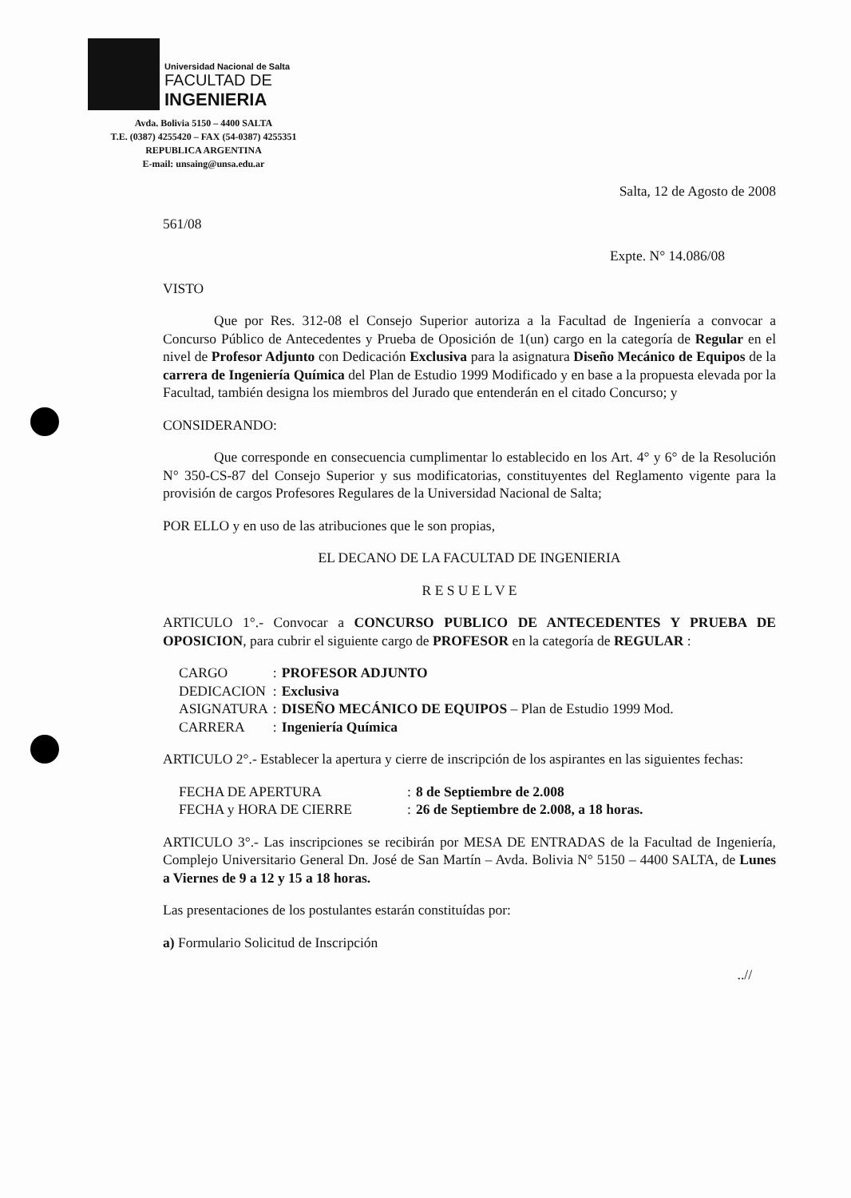Universidad Nacional de Salta
FACULTAD DE
INGENIERIA
Avda. Bolivia 5150 – 4400 SALTA
T.E. (0387) 4255420 – FAX (54-0387) 4255351
REPUBLICA ARGENTINA
E-mail: unsaing@unsa.edu.ar
Salta, 12 de Agosto de 2008
561/08
Expte. N° 14.086/08
VISTO
Que por Res. 312-08 el Consejo Superior autoriza a la Facultad de Ingeniería a convocar a Concurso Público de Antecedentes y Prueba de Oposición de 1(un) cargo en la categoría de Regular en el nivel de Profesor Adjunto con Dedicación Exclusiva para la asignatura Diseño Mecánico de Equipos de la carrera de Ingeniería Química del Plan de Estudio 1999 Modificado y en base a la propuesta elevada por la Facultad, también designa los miembros del Jurado que entenderán en el citado Concurso; y
CONSIDERANDO:
Que corresponde en consecuencia cumplimentar lo establecido en los Art. 4° y 6° de la Resolución N° 350-CS-87 del Consejo Superior y sus modificatorias, constituyentes del Reglamento vigente para la provisión de cargos Profesores Regulares de la Universidad Nacional de Salta;
POR ELLO y en uso de las atribuciones que le son propias,
EL DECANO DE LA FACULTAD DE INGENIERIA
R E S U E L V E
ARTICULO 1°.- Convocar a CONCURSO PUBLICO DE ANTECEDENTES Y PRUEBA DE OPOSICION, para cubrir el siguiente cargo de PROFESOR en la categoría de REGULAR :
| CARGO | : | PROFESOR ADJUNTO |
| DEDICACION | : | Exclusiva |
| ASIGNATURA | : | DISEÑO MECÁNICO DE EQUIPOS – Plan de Estudio 1999 Mod. |
| CARRERA | : | Ingeniería Química |
ARTICULO 2°.- Establecer la apertura y cierre de inscripción de los aspirantes en las siguientes fechas:
| FECHA DE APERTURA | : | 8 de Septiembre de 2.008 |
| FECHA y HORA DE CIERRE | : | 26 de Septiembre de 2.008, a 18 horas. |
ARTICULO 3°.- Las inscripciones se recibirán por MESA DE ENTRADAS de la Facultad de Ingeniería, Complejo Universitario General Dn. José de San Martín – Avda. Bolivia N° 5150 – 4400 SALTA, de Lunes a Viernes de 9 a 12 y 15 a 18 horas.
Las presentaciones de los postulantes estarán constituídas por:
a) Formulario Solicitud de Inscripción
..//